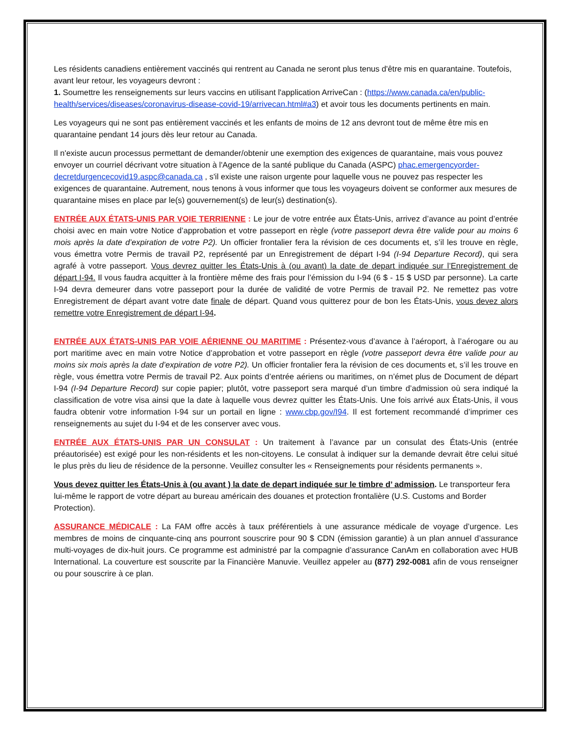Les résidents canadiens entièrement vaccinés qui rentrent au Canada ne seront plus tenus d'être mis en quarantaine. Toutefois, avant leur retour, les voyageurs devront :
1. Soumettre les renseignements sur leurs vaccins en utilisant l'application ArriveCan : (https://www.canada.ca/en/public-health/services/diseases/coronavirus-disease-covid-19/arrivecan.html#a3) et avoir tous les documents pertinents en main.
Les voyageurs qui ne sont pas entièrement vaccinés et les enfants de moins de 12 ans devront tout de même être mis en quarantaine pendant 14 jours dès leur retour au Canada.
Il n'existe aucun processus permettant de demander/obtenir une exemption des exigences de quarantaine, mais vous pouvez envoyer un courriel décrivant votre situation à l'Agence de la santé publique du Canada (ASPC) phac.emergencyorder-decretdurgencecovid19.aspc@canada.ca , s'il existe une raison urgente pour laquelle vous ne pouvez pas respecter les exigences de quarantaine. Autrement, nous tenons à vous informer que tous les voyageurs doivent se conformer aux mesures de quarantaine mises en place par le(s) gouvernement(s) de leur(s) destination(s).
ENTRÉE AUX ÉTATS-UNIS PAR VOIE TERRIENNE : Le jour de votre entrée aux États-Unis, arrivez d’avance au point d’entrée choisi avec en main votre Notice d’approbation et votre passeport en règle (votre passeport devra être valide pour au moins 6 mois après la date d’expiration de votre P2). Un officier frontalier fera la révision de ces documents et, s’il les trouve en règle, vous émettra votre Permis de travail P2, représenté par un Enregistrement de départ I-94 (I-94 Departure Record), qui sera agrafé à votre passeport. Vous devrez quitter les États-Unis à (ou avant) la date de depart indiquée sur l’Enregistrement de départ I-94. Il vous faudra acquitter à la frontière même des frais pour l’émission du I-94 (6 $ - 15 $ USD par personne). La carte I-94 devra demeurer dans votre passeport pour la durée de validité de votre Permis de travail P2. Ne remettez pas votre Enregistrement de départ avant votre date finale de départ. Quand vous quitterez pour de bon les États-Unis, vous devez alors remettre votre Enregistrement de départ I-94.
ENTRÉE AUX ÉTATS-UNIS PAR VOIE AÉRIENNE OU MARITIME : Présentez-vous d’avance à l’aéroport, à l’aérogare ou au port maritime avec en main votre Notice d’approbation et votre passeport en règle (votre passeport devra être valide pour au moins six mois après la date d’expiration de votre P2). Un officier frontalier fera la révision de ces documents et, s’il les trouve en règle, vous émettra votre Permis de travail P2. Aux points d’entrée aériens ou maritimes, on n’émet plus de Document de départ I-94 (I-94 Departure Record) sur copie papier; plutôt, votre passeport sera marqué d’un timbre d’admission où sera indiqué la classification de votre visa ainsi que la date à laquelle vous devrez quitter les États-Unis. Une fois arrivé aux États-Unis, il vous faudra obtenir votre information I-94 sur un portail en ligne : www.cbp.gov/I94. Il est fortement recommandé d’imprimer ces renseignements au sujet du I-94 et de les conserver avec vous.
ENTRÉE AUX ÉTATS-UNIS PAR UN CONSULAT : Un traitement à l’avance par un consulat des États-Unis (entrée préautorisée) est exigé pour les non-résidents et les non-citoyens. Le consulat à indiquer sur la demande devrait être celui situé le plus près du lieu de résidence de la personne. Veuillez consulter les « Renseignements pour résidents permanents ».
Vous devez quitter les États-Unis à (ou avant ) la date de depart indiquée sur le timbre d’ admission. Le transporteur fera lui-même le rapport de votre départ au bureau américain des douanes et protection frontalière (U.S. Customs and Border Protection).
ASSURANCE MÉDICALE : La FAM offre accès à taux préférentiels à une assurance médicale de voyage d’urgence. Les membres de moins de cinquante-cinq ans pourront souscrire pour 90 $ CDN (émission garantie) à un plan annuel d’assurance multi-voyages de dix-huit jours. Ce programme est administré par la compagnie d’assurance CanAm en collaboration avec HUB International. La couverture est souscrite par la Financière Manuvie. Veuillez appeler au (877) 292-0081 afin de vous renseigner ou pour souscrire à ce plan.